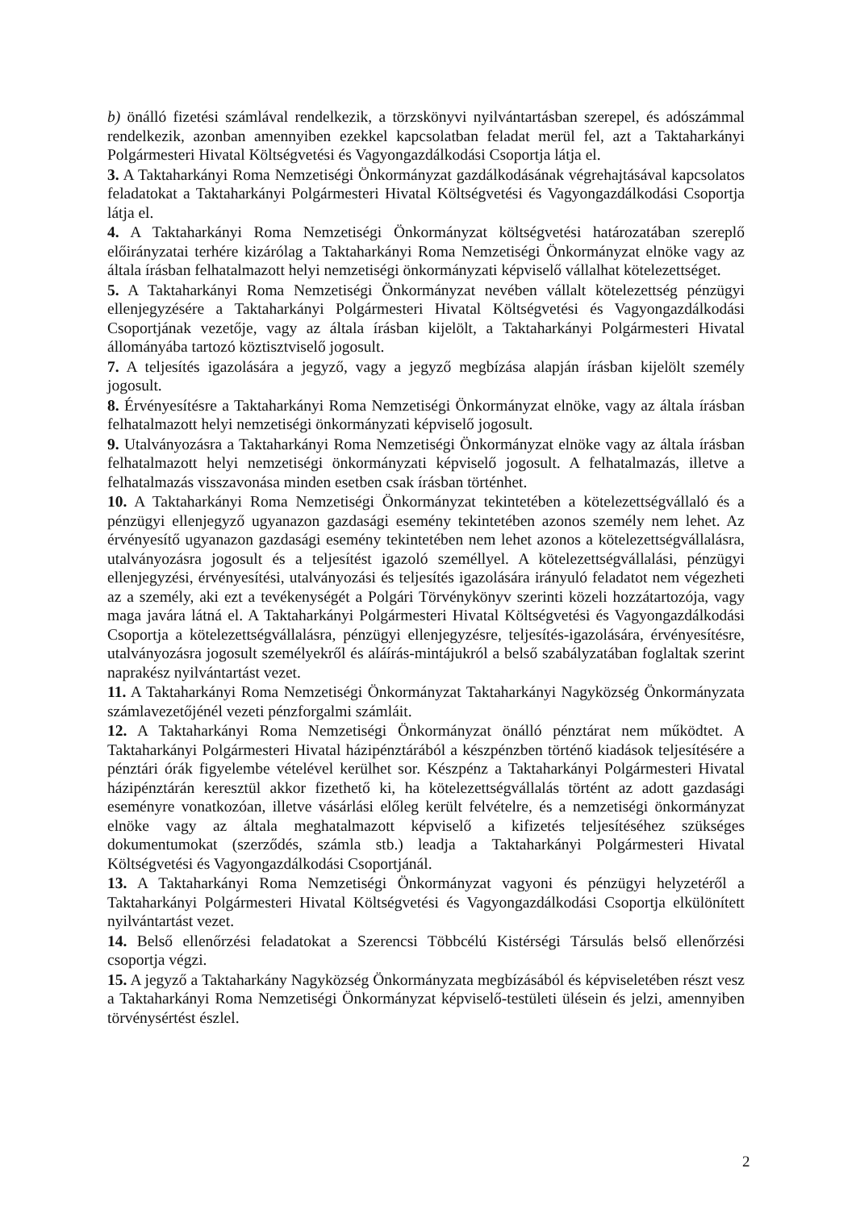b) önálló fizetési számlával rendelkezik, a törzskönyvi nyilvántartásban szerepel, és adószámmal rendelkezik, azonban amennyiben ezekkel kapcsolatban feladat merül fel, azt a Taktaharkányi Polgármesteri Hivatal Költségvetési és Vagyongazdálkodási Csoportja látja el.
3. A Taktaharkányi Roma Nemzetiségi Önkormányzat gazdálkodásának végrehajtásával kapcsolatos feladatokat a Taktaharkányi Polgármesteri Hivatal Költségvetési és Vagyongazdálkodási Csoportja látja el.
4. A Taktaharkányi Roma Nemzetiségi Önkormányzat költségvetési határozatában szereplő előirányzatai terhére kizárólag a Taktaharkányi Roma Nemzetiségi Önkormányzat elnöke vagy az általa írásban felhatalmazott helyi nemzetiségi önkormányzati képviselő vállalhat kötelezettséget.
5. A Taktaharkányi Roma Nemzetiségi Önkormányzat nevében vállalt kötelezettség pénzügyi ellenjegyzésére a Taktaharkányi Polgármesteri Hivatal Költségvetési és Vagyongazdálkodási Csoportjának vezetője, vagy az általa írásban kijelölt, a Taktaharkányi Polgármesteri Hivatal állományába tartozó köztisztviselő jogosult.
7. A teljesítés igazolására a jegyző, vagy a jegyző megbízása alapján írásban kijelölt személy jogosult.
8. Érvényesítésre a Taktaharkányi Roma Nemzetiségi Önkormányzat elnöke, vagy az általa írásban felhatalmazott helyi nemzetiségi önkormányzati képviselő jogosult.
9. Utalványozásra a Taktaharkányi Roma Nemzetiségi Önkormányzat elnöke vagy az általa írásban felhatalmazott helyi nemzetiségi önkormányzati képviselő jogosult. A felhatalmazás, illetve a felhatalmazás visszavonása minden esetben csak írásban történhet.
10. A Taktaharkányi Roma Nemzetiségi Önkormányzat tekintetében a kötelezettségvállaló és a pénzügyi ellenjegyző ugyanazon gazdasági esemény tekintetében azonos személy nem lehet. Az érvényesítő ugyanazon gazdasági esemény tekintetében nem lehet azonos a kötelezettségvállalásra, utalványozásra jogosult és a teljesítést igazoló személlyel. A kötelezettségvállalási, pénzügyi ellenjegyzési, érvényesítési, utalványozási és teljesítés igazolására irányuló feladatot nem végezheti az a személy, aki ezt a tevékenységét a Polgári Törvénykönyv szerinti közeli hozzátartozója, vagy maga javára látná el. A Taktaharkányi Polgármesteri Hivatal Költségvetési és Vagyongazdálkodási Csoportja a kötelezettségvállalásra, pénzügyi ellenjegyzésre, teljesítés-igazolására, érvényesítésre, utalványozásra jogosult személyekről és aláírás-mintájukról a belső szabályzatában foglaltak szerint naprakész nyilvántartást vezet.
11. A Taktaharkányi Roma Nemzetiségi Önkormányzat Taktaharkányi Nagyközség Önkormányzata számlavezetőjénél vezeti pénzforgalmi számláit.
12. A Taktaharkányi Roma Nemzetiségi Önkormányzat önálló pénztárat nem működtet. A Taktaharkányi Polgármesteri Hivatal házipénztárából a készpénzben történő kiadások teljesítésére a pénztári órák figyelembe vételével kerülhet sor. Készpénz a Taktaharkányi Polgármesteri Hivatal házipénztárán keresztül akkor fizethető ki, ha kötelezettségvállalás történt az adott gazdasági eseményre vonatkozóan, illetve vásárlási előleg került felvételre, és a nemzetiségi önkormányzat elnöke vagy az általa meghatalmazott képviselő a kifizetés teljesítéséhez szükséges dokumentumokat (szerződés, számla stb.) leadja a Taktaharkányi Polgármesteri Hivatal Költségvetési és Vagyongazdálkodási Csoportjánál.
13. A Taktaharkányi Roma Nemzetiségi Önkormányzat vagyoni és pénzügyi helyzetéről a Taktaharkányi Polgármesteri Hivatal Költségvetési és Vagyongazdálkodási Csoportja elkülönített nyilvántartást vezet.
14. Belső ellenőrzési feladatokat a Szerencsi Többcélú Kistérségi Társulás belső ellenőrzési csoportja végzi.
15. A jegyző a Taktaharkány Nagyközség Önkormányzata megbízásából és képviseletében részt vesz a Taktaharkányi Roma Nemzetiségi Önkormányzat képviselő-testületi ülésein és jelzi, amennyiben törvénysértést észlel.
2